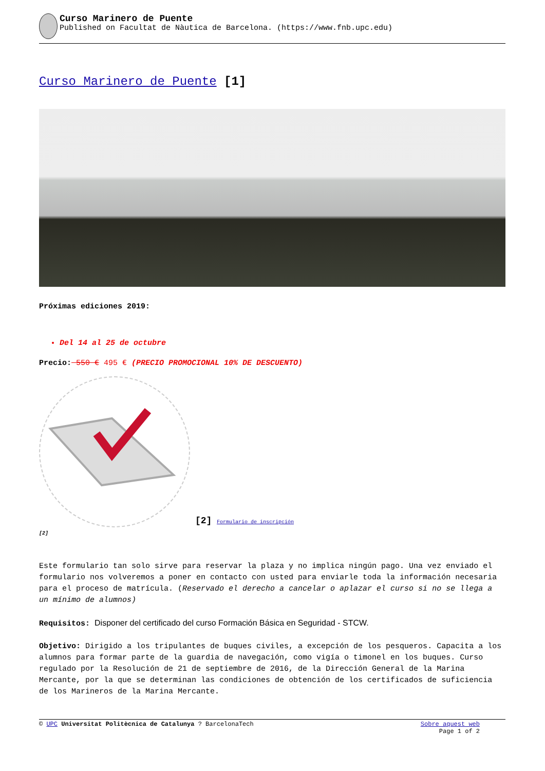Curso Marinero de Puente
Published on Facultat de Nàutica de Barcelona. (https://www.fnb.upc.edu)
Curso Marinero de Puente [1]
Próximas ediciones 2019:
Del 14 al 25 de octubre
Precio: 550 € 495 € (PRECIO PROMOCIONAL 10% DE DESCUENTO)
[2]
[2] Formulario de inscripción
Este formulario tan solo sirve para reservar la plaza y no implica ningún pago. Una vez enviado el formulario nos volveremos a poner en contacto con usted para enviarle toda la información necesaria para el proceso de matrícula. (Reservado el derecho a cancelar o aplazar el curso si no se llega a un mínimo de alumnos)
Requisitos: Disponer del certificado del curso Formación Básica en Seguridad - STCW.
Objetivo: Dirigido a los tripulantes de buques civiles, a excepción de los pesqueros. Capacita a los alumnos para formar parte de la guardia de navegación, como vigía o timonel en los buques. Curso regulado por la Resolución de 21 de septiembre de 2016, de la Dirección General de la Marina Mercante, por la que se determinan las condiciones de obtención de los certificados de suficiencia de los Marineros de la Marina Mercante.
© UPC Universitat Politècnica de Catalunya ? BarcelonaTech
Sobre aquest web
Page 1 of 2